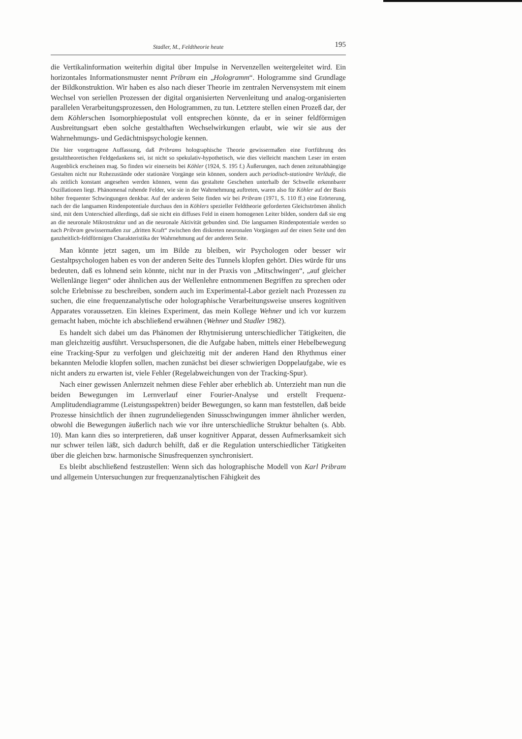Stadler, M., Feldtheorie heute 195
die Vertikalinformation weiterhin digital über Impulse in Nervenzellen weitergeleitet wird. Ein horizontales Informationsmuster nennt Pribram ein „Hologramm“. Hologramme sind Grundlage der Bildkonstruktion. Wir haben es also nach dieser Theorie im zentralen Nervensystem mit einem Wechsel von seriellen Prozessen der digital organisierten Nervenleitung und analog-organisierten parallelen Verarbeitungsprozessen, den Hologrammen, zu tun. Letztere stellen einen Prozeß dar, der dem Köhlerschen Isomorphiepostulat voll entsprechen könnte, da er in seiner feldförmigen Ausbreitungsart eben solche gestalthaften Wechselwirkungen erlaubt, wie wir sie aus der Wahrnehmungs- und Gedächtnispsychologie kennen.
Die hier vorgetragene Auffassung, daß Pribrams holographische Theorie gewissermaßen eine Fortführung des gestalttheoretischen Feldgedankens sei, ist nicht so spekulativ-hypothetisch, wie dies vielleicht manchem Leser im ersten Augenblick erscheinen mag. So finden wir einerseits bei Köhler (1924, S. 195 f.) Äußerungen, nach denen zeitunabhängige Gestalten nicht nur Ruhezustände oder stationäre Vorgänge sein können, sondern auch periodisch-stationäre Verläufe, die als zeitlich konstant angesehen werden können, wenn das gestaltete Geschehen unterhalb der Schwelle erkennbarer Oszillationen liegt. Phänomenal ruhende Felder, wie sie in der Wahrnehmung auftreten, waren also für Köhler auf der Basis höher frequenter Schwingungen denkbar. Auf der anderen Seite finden wir bei Pribram (1971, S. 110 ff.) eine Erörterung, nach der die langsamen Rindenpotentiale durchaus den in Köhlers spezieller Feldtheorie geforderten Gleichströmen ähnlich sind, mit dem Unterschied allerdings, daß sie nicht ein diffuses Feld in einem homogenen Leiter bilden, sondern daß sie eng an die neuronale Mikrostruktur und an die neuronale Aktivität gebunden sind. Die langsamen Rindenpotentiale werden so nach Pribram gewissermaßen zur „dritten Kraft“ zwischen den diskreten neuronalen Vorgängen auf der einen Seite und den ganzheitlich-feldförmigen Charakteristika der Wahrnehmung auf der anderen Seite.
Man könnte jetzt sagen, um im Bilde zu bleiben, wir Psychologen oder besser wir Gestaltpsychologen haben es von der anderen Seite des Tunnels klopfen gehört. Dies würde für uns bedeuten, daß es lohnend sein könnte, nicht nur in der Praxis von „Mitschwingen“, „auf gleicher Wellenlänge liegen“ oder ähnlichen aus der Wellenlehre entnommenen Begriffen zu sprechen oder solche Erlebnisse zu beschreiben, sondern auch im Experimental-Labor gezielt nach Prozessen zu suchen, die eine frequenzanalytische oder holographische Verarbeitungsweise unseres kognitiven Apparates voraussetzen. Ein kleines Experiment, das mein Kollege Wehner und ich vor kurzem gemacht haben, möchte ich abschließend erwähnen (Wehner und Stadler 1982).
Es handelt sich dabei um das Phänomen der Rhytmisierung unterschiedlicher Tätigkeiten, die man gleichzeitig ausführt. Versuchspersonen, die die Aufgabe haben, mittels einer Hebelbewegung eine Tracking-Spur zu verfolgen und gleichzeitig mit der anderen Hand den Rhythmus einer bekannten Melodie klopfen sollen, machen zunächst bei dieser schwierigen Doppelaufgabe, wie es nicht anders zu erwarten ist, viele Fehler (Regelabweichungen von der Tracking-Spur).
Nach einer gewissen Anlernzeit nehmen diese Fehler aber erheblich ab. Unterzieht man nun die beiden Bewegungen im Lernverlauf einer Fourier-Analyse und erstellt Frequenz-Amplitudendiagramme (Leistungsspektren) beider Bewegungen, so kann man feststellen, daß beide Prozesse hinsichtlich der ihnen zugrundeliegenden Sinusschwingungen immer ähnlicher werden, obwohl die Bewegungen äußerlich nach wie vor ihre unterschiedliche Struktur behalten (s. Abb. 10). Man kann dies so interpretieren, daß unser kognitiver Apparat, dessen Aufmerksamkeit sich nur schwer teilen läßt, sich dadurch behilft, daß er die Regulation unterschiedlicher Tätigkeiten über die gleichen bzw. harmonische Sinusfrequenzen synchronisiert.
Es bleibt abschließend festzustellen: Wenn sich das holographische Modell von Karl Pribram und allgemein Untersuchungen zur frequenzanalytischen Fähigkeit des